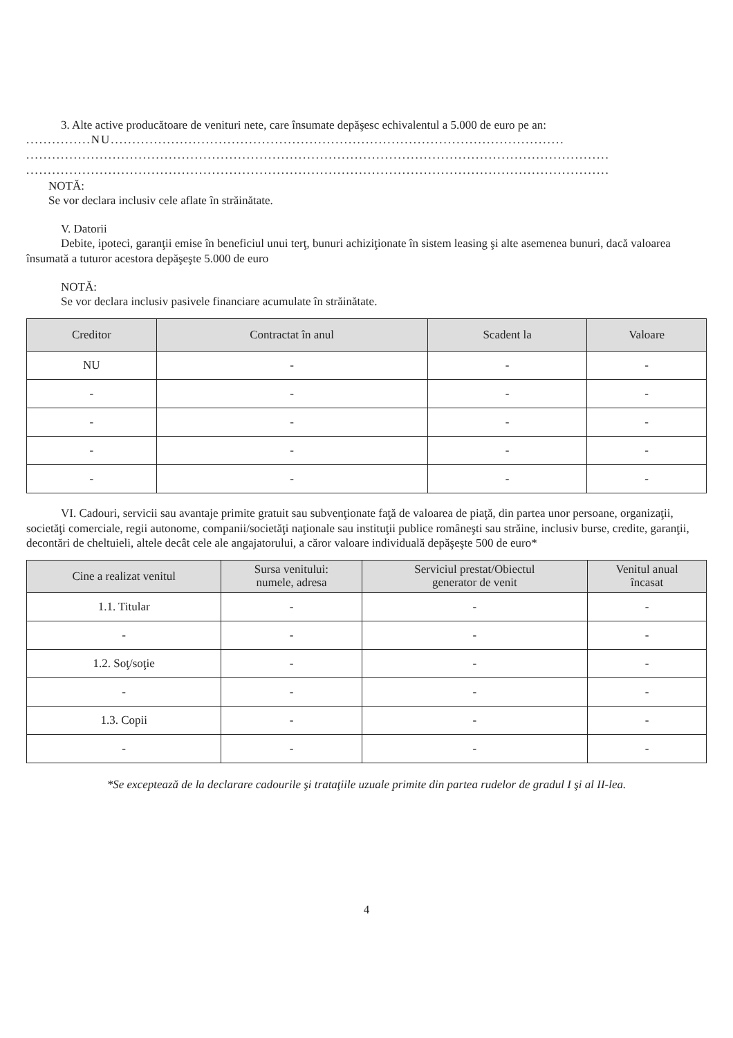3. Alte active producătoare de venituri nete, care însumate depăşesc echivalentul a 5.000 de euro pe an:
...............NU.........................................................................................................
.......................................................................................................................................
.......................................................................................................................................
NOTĂ:
Se vor declara inclusiv cele aflate în străinătate.
V. Datorii
Debite, ipoteci, garanţii emise în beneficiul unui terţ, bunuri achiziţionate în sistem leasing şi alte asemenea bunuri, dacă valoarea însumată a tuturor acestora depăşeşte 5.000 de euro
NOTĂ:
Se vor declara inclusiv pasivele financiare acumulate în străinătate.
| Creditor | Contractat în anul | Scadent la | Valoare |
| --- | --- | --- | --- |
| NU | - | - | - |
| - | - | - | - |
| - | - | - | - |
| - | - | - | - |
| - | - | - | - |
VI. Cadouri, servicii sau avantaje primite gratuit sau subvenţionate faţă de valoarea de piaţă, din partea unor persoane, organizaţii, societăţi comerciale, regii autonome, companii/societăţi naţionale sau instituţii publice româneşti sau străine, inclusiv burse, credite, garanţii, decontări de cheltuieli, altele decât cele ale angajatorului, a căror valoare individuală depăşeşte 500 de euro*
| Cine a realizat venitul | Sursa venitului: numele, adresa | Serviciul prestat/Obiectul generator de venit | Venitul anual încasat |
| --- | --- | --- | --- |
| 1.1. Titular | - | - | - |
| - | - | - | - |
| 1.2. Soţ/soţie | - | - | - |
| - | - | - | - |
| 1.3. Copii | - | - | - |
| - | - | - | - |
*Se exceptează de la declarare cadourile şi trataţiile uzuale primite din partea rudelor de gradul I şi al II-lea.
4